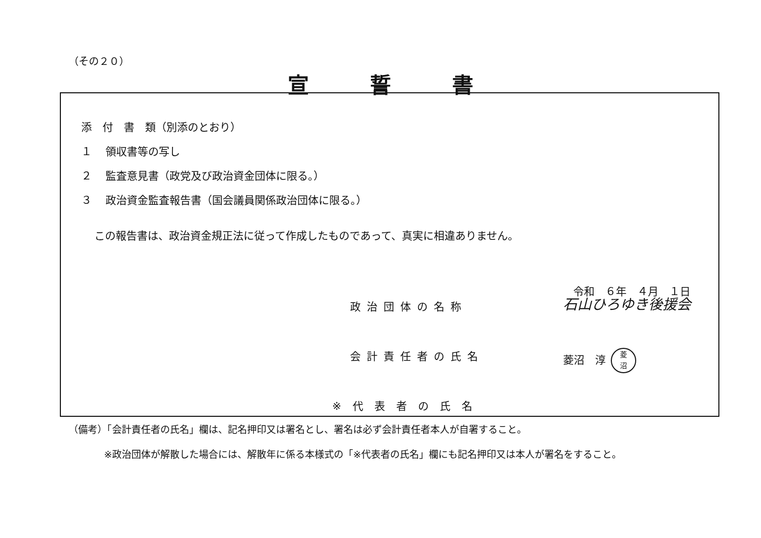（その２０）
宣誓書
添　付　書　類（別添のとおり）
１ 領収書等の写し
２ 監査意見書（政党及び政治資金団体に限る。）
３ 政治資金監査報告書（国会議員関係政治団体に限る。）
この報告書は、政治資金規正法に従って作成したものであって、真実に相違ありません。
令和　６年　４月　１日
政治団体の名称 石山ひろゆき後援会
会計責任者の氏名 菱沼　淳 菱
沼
※代表者の氏名
（備考）「会計責任者の氏名」欄は、記名押印又は署名とし、署名は必ず会計責任者本人が自署すること。
※政治団体が解散した場合には、解散年に係る本様式の「※代表者の氏名」欄にも記名押印又は本人が署名をすること。